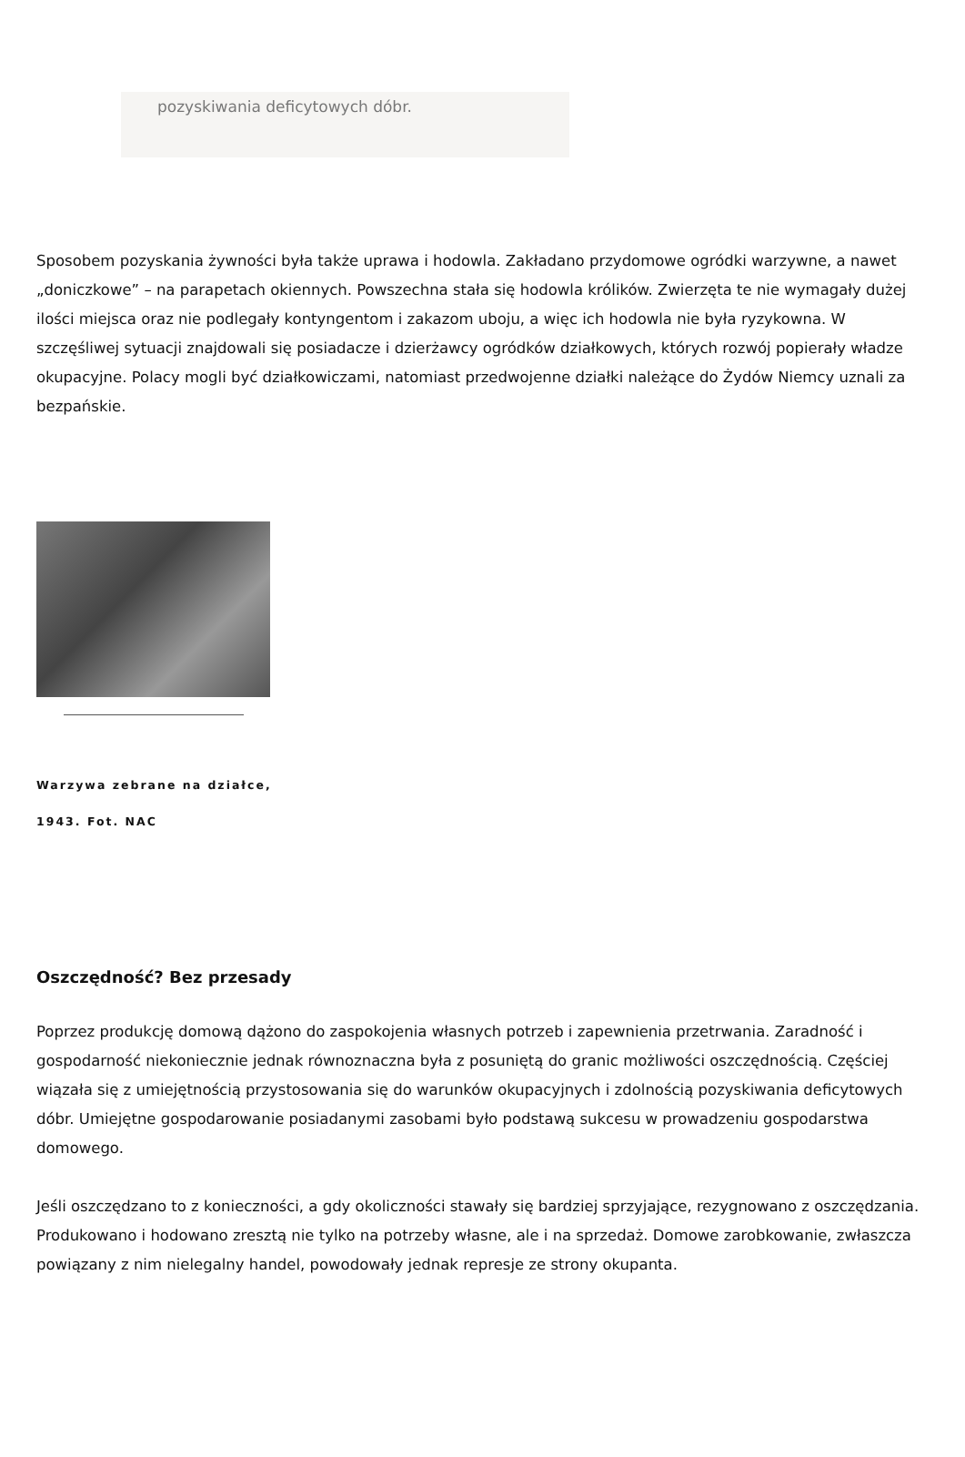pozyskiwania deficytowych dóbr.
Sposobem pozyskania żywności była także uprawa i hodowla. Zakładano przydomowe ogródki warzywne, a nawet „doniczkowe” – na parapetach okiennych. Powszechna stała się hodowla królików. Zwierzęta te nie wymagały dużej ilości miejsca oraz nie podlegały kontyngentom i zakazom uboju, a więc ich hodowla nie była ryzykowna. W szczęśliwej sytuacji znajdowali się posiadacze i dzierżawcy ogródków działkowych, których rozwój popierały władze okupacyjne. Polacy mogli być działkowiczami, natomiast przedwojenne działki należące do Żydów Niemcy uznali za bezpańskie.
Warzywa zebrane na działce,
1943. Fot. NAC
Oszczędność? Bez przesady
Poprzez produkcję domową dążono do zaspokojenia własnych potrzeb i zapewnienia przetrwania. Zaradność i gospodarność niekoniecznie jednak równoznaczna była z posuniętą do granic możliwości oszczędnością. Częściej wiązała się z umiejętnością przystosowania się do warunków okupacyjnych i zdolnością pozyskiwania deficytowych dóbr. Umiejętne gospodarowanie posiadanymi zasobami było podstawą sukcesu w prowadzeniu gospodarstwa domowego.
Jeśli oszczędzano to z konieczności, a gdy okoliczności stawały się bardziej sprzyjające, rezygnowano z oszczędzania. Produkowano i hodowano zresztą nie tylko na potrzeby własne, ale i na sprzedaż. Domowe zarobkowanie, zwłaszcza powiązany z nim nielegalny handel, powodowały jednak represje ze strony okupanta.